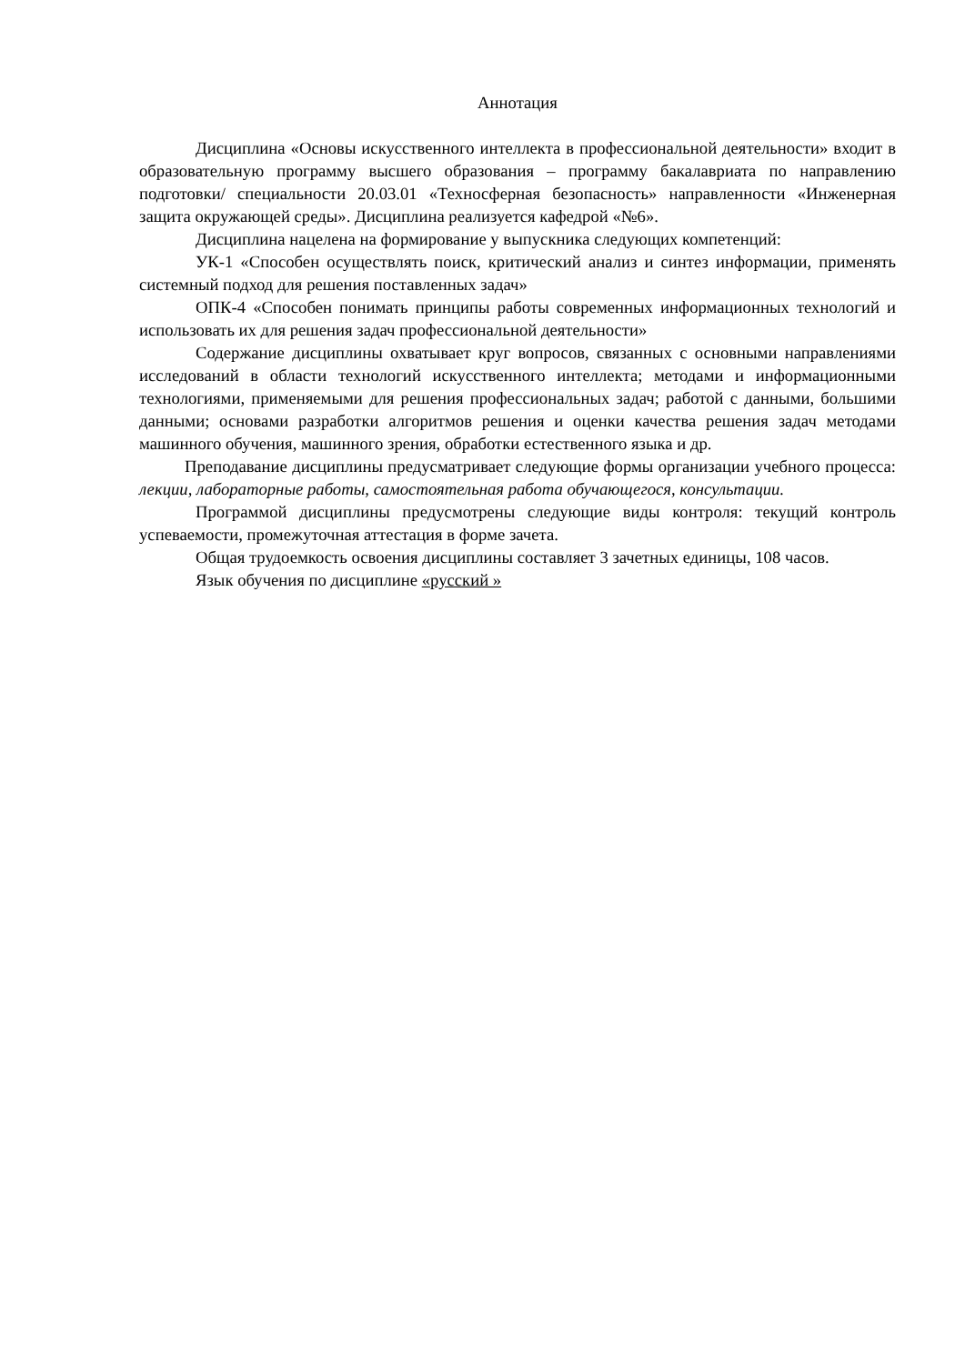Аннотация
Дисциплина «Основы искусственного интеллекта в профессиональной деятельности» входит в образовательную программу высшего образования – программу бакалавриата по направлению подготовки/ специальности 20.03.01 «Техносферная безопасность» направленности «Инженерная защита окружающей среды». Дисциплина реализуется кафедрой «№6».
Дисциплина нацелена на формирование у выпускника следующих компетенций:
УК-1 «Способен осуществлять поиск, критический анализ и синтез информации, применять системный подход для решения поставленных задач»
ОПК-4 «Способен понимать принципы работы современных информационных технологий и использовать их для решения задач профессиональной деятельности»
Содержание дисциплины охватывает круг вопросов, связанных с основными направлениями исследований в области технологий искусственного интеллекта; методами и информационными технологиями, применяемыми для решения профессиональных задач; работой с данными, большими данными; основами разработки алгоритмов решения и оценки качества решения задач методами машинного обучения, машинного зрения, обработки естественного языка и др.
Преподавание дисциплины предусматривает следующие формы организации учебного процесса: лекции, лабораторные работы, самостоятельная работа обучающегося, консультации.
Программой дисциплины предусмотрены следующие виды контроля: текущий контроль успеваемости, промежуточная аттестация в форме зачета.
Общая трудоемкость освоения дисциплины составляет 3 зачетных единицы, 108 часов.
Язык обучения по дисциплине «русский »